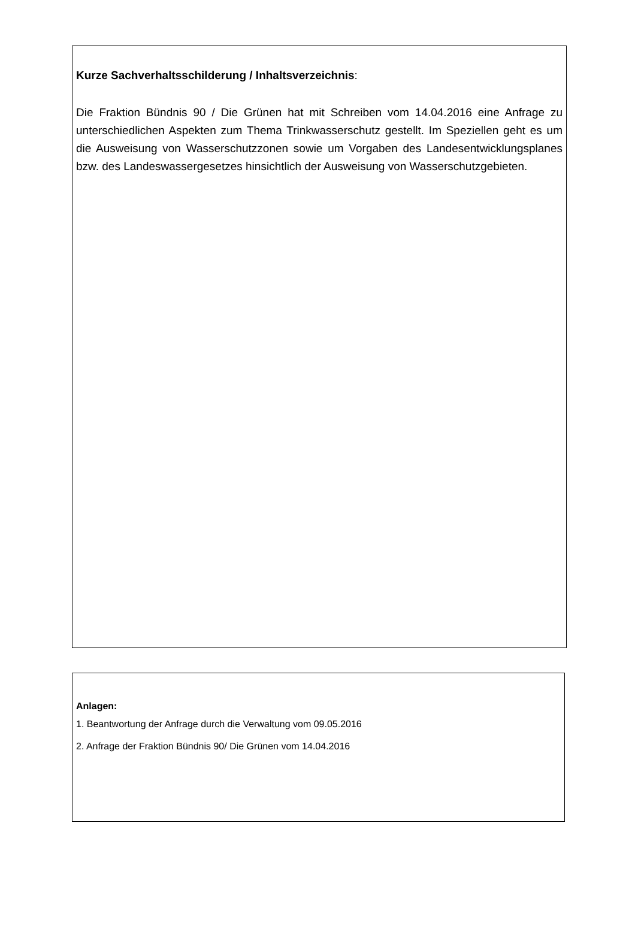Kurze Sachverhaltsschilderung / Inhaltsverzeichnis:
Die Fraktion Bündnis 90 / Die Grünen hat mit Schreiben vom 14.04.2016 eine Anfrage zu unterschiedlichen Aspekten zum Thema Trinkwasserschutz gestellt. Im Speziellen geht es um die Ausweisung von Wasserschutzzonen sowie um Vorgaben des Landesentwicklungsplanes bzw. des Landeswassergesetzes hinsichtlich der Ausweisung von Wasserschutzgebieten.
Anlagen:
1. Beantwortung der Anfrage durch die Verwaltung vom 09.05.2016
2. Anfrage der Fraktion Bündnis 90/ Die Grünen vom 14.04.2016